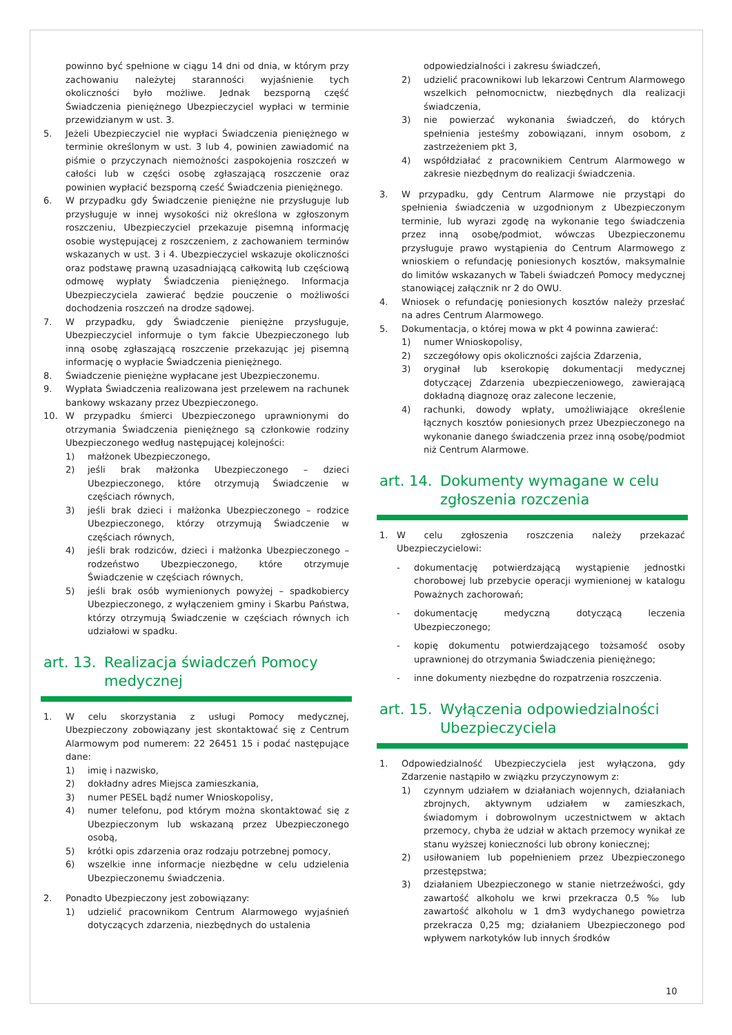powinno być spełnione w ciągu 14 dni od dnia, w którym przy zachowaniu należytej staranności wyjaśnienie tych okoliczności było możliwe. Jednak bezsporną część Świadczenia pieniężnego Ubezpieczyciel wypłaci w terminie przewidzianym w ust. 3.
5. Jeżeli Ubezpieczyciel nie wypłaci Świadczenia pieniężnego w terminie określonym w ust. 3 lub 4, powinien zawiadomić na piśmie o przyczynach niemożności zaspokojenia roszczeń w całości lub w części osobę zgłaszającą roszczenie oraz powinien wypłacić bezsporną cześć Świadczenia pieniężnego.
6. W przypadku gdy Świadczenie pieniężne nie przysługuje lub przysługuje w innej wysokości niż określona w zgłoszonym roszczeniu, Ubezpieczyciel przekazuje pisemną informację osobie występującej z roszczeniem, z zachowaniem terminów wskazanych w ust. 3 i 4. Ubezpieczyciel wskazuje okoliczności oraz podstawę prawną uzasadniającą całkowitą lub częściową odmowę wypłaty Świadczenia pieniężnego. Informacja Ubezpieczyciela zawierać będzie pouczenie o możliwości dochodzenia roszczeń na drodze sądowej.
7. W przypadku, gdy Świadczenie pieniężne przysługuje, Ubezpieczyciel informuje o tym fakcie Ubezpieczonego lub inną osobę zgłaszającą roszczenie przekazując jej pisemną informację o wypłacie Świadczenia pieniężnego.
8. Świadczenie pieniężne wypłacane jest Ubezpieczonemu.
9. Wypłata Świadczenia realizowana jest przelewem na rachunek bankowy wskazany przez Ubezpieczonego.
10. W przypadku śmierci Ubezpieczonego uprawnionymi do otrzymania Świadczenia pieniężnego są członkowie rodziny Ubezpieczonego według następującej kolejności:
1) małżonek Ubezpieczonego,
2) jeśli brak małżonka Ubezpieczonego – dzieci Ubezpieczonego, które otrzymują Świadczenie w częściach równych,
3) jeśli brak dzieci i małżonka Ubezpieczonego – rodzice Ubezpieczonego, którzy otrzymują Świadczenie w częściach równych,
4) jeśli brak rodziców, dzieci i małżonka Ubezpieczonego – rodzeństwo Ubezpieczonego, które otrzymuje Świadczenie w częściach równych,
5) jeśli brak osób wymienionych powyżej – spadkobiercy Ubezpieczonego, z wyłączeniem gminy i Skarbu Państwa, którzy otrzymują Świadczenie w częściach równych ich udziałowi w spadku.
art. 13. Realizacja świadczeń Pomocy medycznej
1. W celu skorzystania z usługi Pomocy medycznej, Ubezpieczony zobowiązany jest skontaktować się z Centrum Alarmowym pod numerem: 22 26451 15 i podać następujące dane:
1) imię i nazwisko,
2) dokładny adres Miejsca zamieszkania,
3) numer PESEL bądź numer Wnioskopolisy,
4) numer telefonu, pod którym można skontaktować się z Ubezpieczonym lub wskazaną przez Ubezpieczonego osobą,
5) krótki opis zdarzenia oraz rodzaju potrzebnej pomocy,
6) wszelkie inne informacje niezbędne w celu udzielenia Ubezpieczonemu świadczenia.
2. Ponadto Ubezpieczony jest zobowiązany:
1) udzielić pracownikom Centrum Alarmowego wyjaśnień dotyczących zdarzenia, niezbędnych do ustalenia
odpowiedzialności i zakresu świadczeń,
2) udzielić pracownikowi lub lekarzowi Centrum Alarmowego wszelkich pełnomocnictw, niezbędnych dla realizacji świadczenia,
3) nie powierzać wykonania świadczeń, do których spełnienia jesteśmy zobowiązani, innym osobom, z zastrzeżeniem pkt 3,
4) współdziałać z pracownikiem Centrum Alarmowego w zakresie niezbędnym do realizacji świadczenia.
3. W przypadku, gdy Centrum Alarmowe nie przystąpi do spełnienia świadczenia w uzgodnionym z Ubezpieczonym terminie, lub wyrazi zgodę na wykonanie tego świadczenia przez inną osobę/podmiot, wówczas Ubezpieczonemu przysługuje prawo wystąpienia do Centrum Alarmowego z wnioskiem o refundację poniesionych kosztów, maksymalnie do limitów wskazanych w Tabeli świadczeń Pomocy medycznej stanowiącej załącznik nr 2 do OWU.
4. Wniosek o refundację poniesionych kosztów należy przesłać na adres Centrum Alarmowego.
5. Dokumentacja, o której mowa w pkt 4 powinna zawierać:
1) numer Wnioskopolisy,
2) szczegółowy opis okoliczności zajścia Zdarzenia,
3) oryginał lub kserokopię dokumentacji medycznej dotyczącej Zdarzenia ubezpieczeniowego, zawierającą dokładną diagnozę oraz zalecone leczenie,
4) rachunki, dowody wpłaty, umożliwiające określenie łącznych kosztów poniesionych przez Ubezpieczonego na wykonanie danego świadczenia przez inną osobę/podmiot niż Centrum Alarmowe.
art. 14. Dokumenty wymagane w celu zgłoszenia rozczenia
1. W celu zgłoszenia roszczenia należy przekazać Ubezpieczycielowi:
- dokumentację potwierdzającą wystąpienie jednostki chorobowej lub przebycie operacji wymienionej w katalogu Poważnych zachorowań;
- dokumentację medyczną dotyczącą leczenia Ubezpieczonego;
- kopię dokumentu potwierdzającego tożsamość osoby uprawnionej do otrzymania Świadczenia pieniężnego;
- inne dokumenty niezbędne do rozpatrzenia roszczenia.
art. 15. Wyłączenia odpowiedzialności Ubezpieczyciela
1. Odpowiedzialność Ubezpieczyciela jest wyłączona, gdy Zdarzenie nastąpiło w związku przyczynowym z:
1) czynnym udziałem w działaniach wojennych, działaniach zbrojnych, aktywnym udziałem w zamieszkach, świadomym i dobrowolnym uczestnictwem w aktach przemocy, chyba że udział w aktach przemocy wynikał ze stanu wyższej konieczności lub obrony koniecznej;
2) usiłowaniem lub popełnieniem przez Ubezpieczonego przestępstwa;
3) działaniem Ubezpieczonego w stanie nietrzeźwości, gdy zawartość alkoholu we krwi przekracza 0,5 ‰ lub zawartość alkoholu w 1 dm3 wydychanego powietrza przekracza 0,25 mg; działaniem Ubezpieczonego pod wpływem narkotyków lub innych środków
10